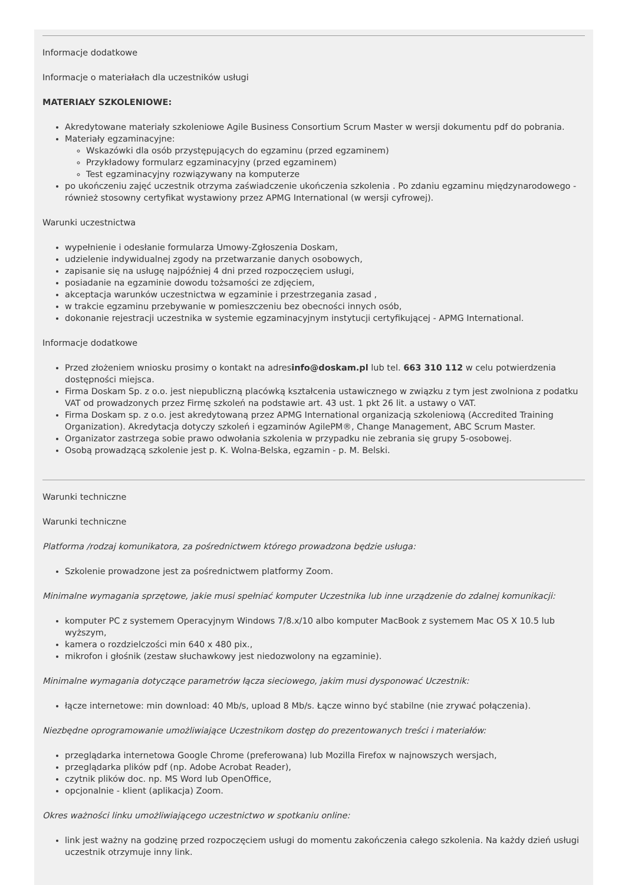Informacje dodatkowe
Informacje o materiałach dla uczestników usługi
MATERIAŁY SZKOLENIOWE:
Akredytowane materiały szkoleniowe Agile Business Consortium Scrum Master w wersji dokumentu pdf do pobrania.
Materiały egzaminacyjne:
Wskazówki dla osób przystępujących do egzaminu (przed egzaminem)
Przykładowy formularz egzaminacyjny (przed egzaminem)
Test egzaminacyjny rozwiązywany na komputerze
po ukończeniu zajęć uczestnik otrzyma zaświadczenie ukończenia szkolenia . Po zdaniu egzaminu międzynarodowego - również stosowny certyfikat wystawiony przez APMG International (w wersji cyfrowej).
Warunki uczestnictwa
wypełnienie i odesłanie formularza Umowy-Zgłoszenia Doskam,
udzielenie indywidualnej zgody na przetwarzanie danych osobowych,
zapisanie się na usługę najpóźniej 4 dni przed rozpoczęciem usługi,
posiadanie na egzaminie dowodu tożsamości ze zdjęciem,
akceptacja warunków uczestnictwa w egzaminie i przestrzegania zasad ,
w trakcie egzaminu przebywanie w pomieszczeniu bez obecności innych osób,
dokonanie rejestracji uczestnika w systemie egzaminacyjnym instytucji certyfikującej - APMG International.
Informacje dodatkowe
Przed złożeniem wniosku prosimy o kontakt na adresinfo@doskam.pl lub tel. 663 310 112 w celu potwierdzenia dostępności miejsca.
Firma Doskam Sp. z o.o. jest niepubliczną placówką kształcenia ustawicznego w związku z tym jest zwolniona z podatku VAT od prowadzonych przez Firmę szkoleń na podstawie art. 43 ust. 1 pkt 26 lit. a ustawy o VAT.
Firma Doskam sp. z o.o. jest akredytowaną przez APMG International organizacją szkoleniową (Accredited Training Organization). Akredytacja dotyczy szkoleń i egzaminów AgilePM®, Change Management, ABC Scrum Master.
Organizator zastrzega sobie prawo odwołania szkolenia w przypadku nie zebrania się grupy 5-osobowej.
Osobą prowadzącą szkolenie jest p. K. Wolna-Belska, egzamin - p. M. Belski.
Warunki techniczne
Warunki techniczne
Platforma /rodzaj komunikatora, za pośrednictwem którego prowadzona będzie usługa:
Szkolenie prowadzone jest za pośrednictwem platformy Zoom.
Minimalne wymagania sprzętowe, jakie musi spełniać komputer Uczestnika lub inne urządzenie do zdalnej komunikacji:
komputer PC z systemem Operacyjnym Windows 7/8.x/10 albo komputer MacBook z systemem Mac OS X 10.5 lub wyższym,
kamera o rozdzielczości min 640 x 480 pix.,
mikrofon i głośnik (zestaw słuchawkowy jest niedozwolony na egzaminie).
Minimalne wymagania dotyczące parametrów łącza sieciowego, jakim musi dysponować Uczestnik:
łącze internetowe: min download: 40 Mb/s, upload 8 Mb/s. Łącze winno być stabilne (nie zrywać połączenia).
Niezbędne oprogramowanie umożliwiające Uczestnikom dostęp do prezentowanych treści i materiałów:
przeglądarka internetowa Google Chrome (preferowana) lub Mozilla Firefox w najnowszych wersjach,
przeglądarka plików pdf (np. Adobe Acrobat Reader),
czytnik plików doc. np. MS Word lub OpenOffice,
opcjonalnie - klient (aplikacja) Zoom.
Okres ważności linku umożliwiającego uczestnictwo w spotkaniu online:
link jest ważny na godzinę przed rozpoczęciem usługi do momentu zakończenia całego szkolenia. Na każdy dzień usługi uczestnik otrzymuje inny link.